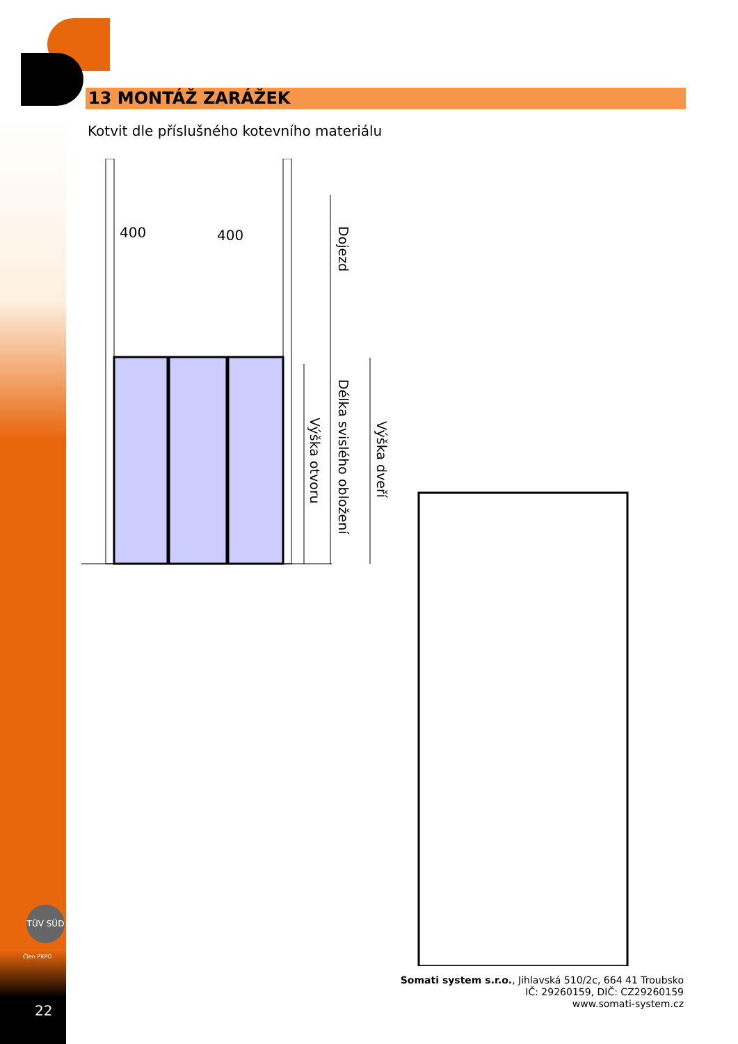13 MONTÁŽ ZARÁŽEK
Kotvit dle příslušného kotevního materiálu
400 400
Dojezd
Délka svislého obložení
Výška otvoru
Výška dveří
TÜV SÜD
Člen PKPO
22
Somati system s.r.o., Jihlavská 510/2c, 664 41 Troubsko
IČ: 29260159, DIČ: CZ29260159
www.somati-system.cz